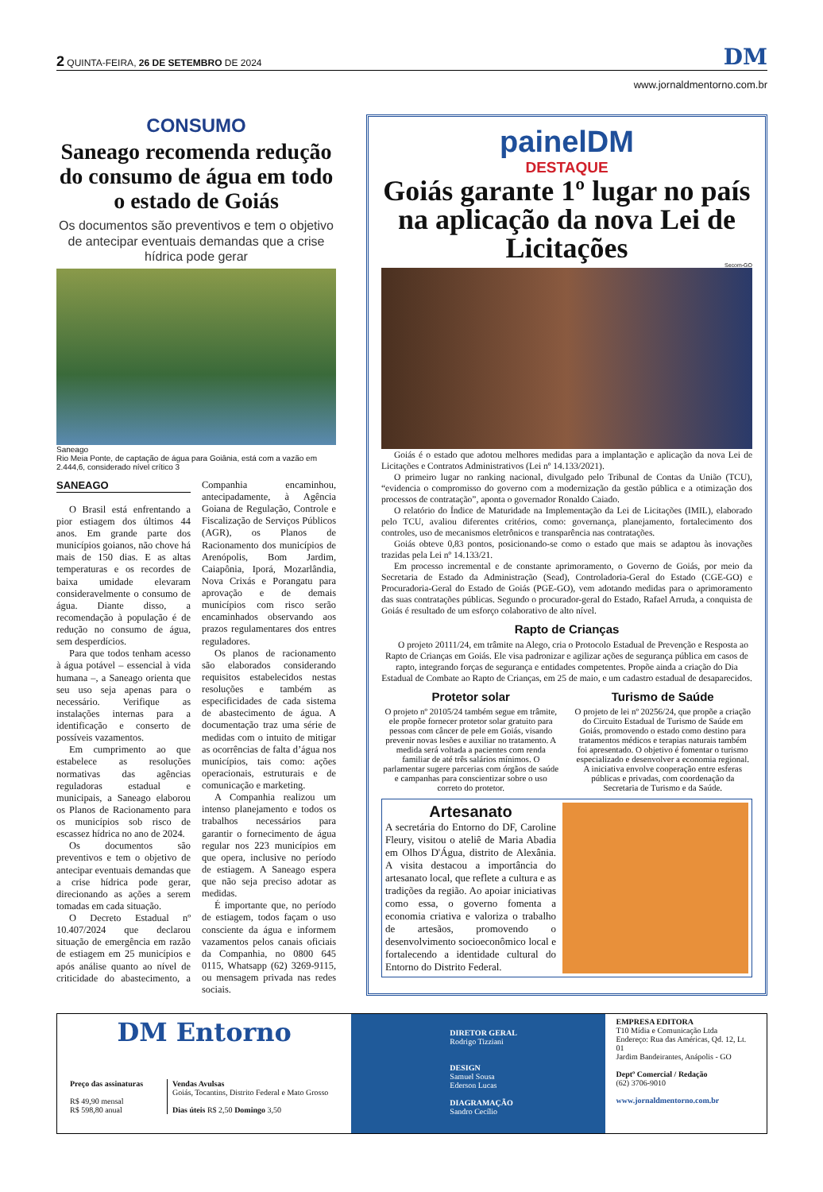2 QUINTA-FEIRA, 26 DE SETEMBRO DE 2024 DM
www.jornaldmentorno.com.br
CONSUMO
Saneago recomenda redução do consumo de água em todo o estado de Goiás
Os documentos são preventivos e tem o objetivo de antecipar eventuais demandas que a crise hídrica pode gerar
Saneago
Rio Meia Ponte, de captação de água para Goiânia, está com a vazão em 2.444,6, considerado nível crítico 3
SANEAGO
O Brasil está enfrentando a pior estiagem dos últimos 44 anos. Em grande parte dos municípios goianos, não chove há mais de 150 dias. E as altas temperaturas e os recordes de baixa umidade elevaram consideravelmente o consumo de água. Diante disso, a recomendação à população é de redução no consumo de água, sem desperdícios.
Para que todos tenham acesso à água potável – essencial à vida humana –, a Saneago orienta que seu uso seja apenas para o necessário. Verifique as instalações internas para a identificação e conserto de possíveis vazamentos.
Em cumprimento ao que estabelece as resoluções normativas das agências reguladoras estadual e municipais, a Saneago elaborou os Planos de Racionamento para os municípios sob risco de escassez hídrica no ano de 2024.
Os documentos são preventivos e tem o objetivo de antecipar eventuais demandas que a crise hídrica pode gerar, direcionando as ações a serem tomadas em cada situação.
O Decreto Estadual nº 10.407/2024 que declarou situação de emergência em razão de estiagem em 25 municípios e após análise quanto ao nível de criticidade do abastecimento, a Companhia encaminhou, antecipadamente, à Agência Goiana de Regulação, Controle e Fiscalização de Serviços Públicos (AGR), os Planos de Racionamento dos municípios de Arenópolis, Bom Jardim, Caiapônia, Iporá, Mozarlândia, Nova Crixás e Porangatu para aprovação e de demais municípios com risco serão encaminhados observando aos prazos regulamentares dos entres reguladores.
Os planos de racionamento são elaborados considerando requisitos estabelecidos nestas resoluções e também as especificidades de cada sistema de abastecimento de água. A documentação traz uma série de medidas com o intuito de mitigar as ocorrências de falta d’água nos municípios, tais como: ações operacionais, estruturais e de comunicação e marketing.
A Companhia realizou um intenso planejamento e todos os trabalhos necessários para garantir o fornecimento de água regular nos 223 municípios em que opera, inclusive no período de estiagem. A Saneago espera que não seja preciso adotar as medidas.
É importante que, no período de estiagem, todos façam o uso consciente da água e informem vazamentos pelos canais oficiais da Companhia, no 0800 645 0115, Whatsapp (62) 3269-9115, ou mensagem privada nas redes sociais.
painelDM
DESTAQUE
Goiás garante 1º lugar no país na aplicação da nova Lei de Licitações
Secom-GO
Goiás é o estado que adotou melhores medidas para a implantação e aplicação da nova Lei de Licitações e Contratos Administrativos (Lei nº 14.133/2021).
O primeiro lugar no ranking nacional, divulgado pelo Tribunal de Contas da União (TCU), “evidencia o compromisso do governo com a modernização da gestão pública e a otimização dos processos de contratação”, aponta o governador Ronaldo Caiado.
O relatório do Índice de Maturidade na Implementação da Lei de Licitações (IMIL), elaborado pelo TCU, avaliou diferentes critérios, como: governança, planejamento, fortalecimento dos controles, uso de mecanismos eletrônicos e transparência nas contratações.
Goiás obteve 0,83 pontos, posicionando-se como o estado que mais se adaptou às inovações trazidas pela Lei nº 14.133/21.
Em processo incremental e de constante aprimoramento, o Governo de Goiás, por meio da Secretaria de Estado da Administração (Sead), Controladoria-Geral do Estado (CGE-GO) e Procuradoria-Geral do Estado de Goiás (PGE-GO), vem adotando medidas para o aprimoramento das suas contratações públicas. Segundo o procurador-geral do Estado, Rafael Arruda, a conquista de Goiás é resultado de um esforço colaborativo de alto nível.
Rapto de Crianças
O projeto 20111/24, em trâmite na Alego, cria o Protocolo Estadual de Prevenção e Resposta ao Rapto de Crianças em Goiás. Ele visa padronizar e agilizar ações de segurança pública em casos de rapto, integrando forças de segurança e entidades competentes. Propõe ainda a criação do Dia Estadual de Combate ao Rapto de Crianças, em 25 de maio, e um cadastro estadual de desaparecidos.
Protetor solar
O projeto nº 20105/24 também segue em trâmite, ele propõe fornecer protetor solar gratuito para pessoas com câncer de pele em Goiás, visando prevenir novas lesões e auxiliar no tratamento. A medida será voltada a pacientes com renda familiar de até três salários mínimos. O parlamentar sugere parcerias com órgãos de saúde e campanhas para conscientizar sobre o uso correto do protetor.
Turismo de Saúde
O projeto de lei nº 20256/24, que propõe a criação do Circuito Estadual de Turismo de Saúde em Goiás, promovendo o estado como destino para tratamentos médicos e terapias naturais também foi apresentado. O objetivo é fomentar o turismo especializado e desenvolver a economia regional. A iniciativa envolve cooperação entre esferas públicas e privadas, com coordenação da Secretaria de Turismo e da Saúde.
Artesanato
A secretária do Entorno do DF, Caroline Fleury, visitou o ateliê de Maria Abadia em Olhos D'Água, distrito de Alexânia. A visita destacou a importância do artesanato local, que reflete a cultura e as tradições da região. Ao apoiar iniciativas como essa, o governo fomenta a economia criativa e valoriza o trabalho de artesãos, promovendo o desenvolvimento socioeconômico local e fortalecendo a identidade cultural do Entorno do Distrito Federal.
DM Entorno
Preço das assinaturas
R$ 49,90 mensal
R$ 598,80 anual
Vendas Avulsas
Goiás, Tocantins, Distrito Federal e Mato Grosso
Dias úteis R$ 2,50 Domingo 3,50
DIRETOR GERAL
Rodrigo Tizziani
DESIGN
Samuel Sousa
Ederson Lucas
DIAGRAMAÇÃO
Sandro Cecílio
EMPRESA EDITORA
T10 Mídia e Comunicação Ltda
Endereço: Rua das Américas, Qd. 12, Lt. 01
Jardim Bandeirantes, Anápolis - GO
Deptº Comercial / Redação
(62) 3706-9010
www.jornaldmentorno.com.br